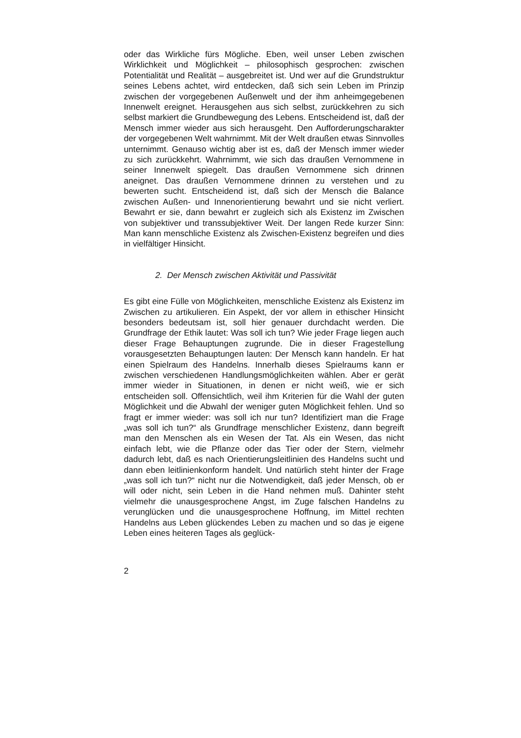oder das Wirkliche fürs Mögliche. Eben, weil unser Leben zwischen Wirklichkeit und Möglichkeit – philosophisch gesprochen: zwischen Potentialität und Realität – ausgebreitet ist. Und wer auf die Grundstruktur seines Lebens achtet, wird entdecken, daß sich sein Leben im Prinzip zwischen der vorgegebenen Außenwelt und der ihm anheimgegebenen Innenwelt ereignet. Herausgehen aus sich selbst, zurückkehren zu sich selbst markiert die Grundbewegung des Lebens. Entscheidend ist, daß der Mensch immer wieder aus sich herausgeht. Den Aufforderungscharakter der vorgegebenen Welt wahrnimmt. Mit der Welt draußen etwas Sinnvolles unternimmt. Genauso wichtig aber ist es, daß der Mensch immer wieder zu sich zurückkehrt. Wahrnimmt, wie sich das draußen Vernommene in seiner Innenwelt spiegelt. Das draußen Vernommene sich drinnen aneignet. Das draußen Vernommene drinnen zu verstehen und zu bewerten sucht. Entscheidend ist, daß sich der Mensch die Balance zwischen Außen- und Innenorientierung bewahrt und sie nicht verliert. Bewahrt er sie, dann bewahrt er zugleich sich als Existenz im Zwischen von subjektiver und transsubjektiver Weit. Der langen Rede kurzer Sinn: Man kann menschliche Existenz als Zwischen-Existenz begreifen und dies in vielfältiger Hinsicht.
2. Der Mensch zwischen Aktivität und Passivität
Es gibt eine Fülle von Möglichkeiten, menschliche Existenz als Existenz im Zwischen zu artikulieren. Ein Aspekt, der vor allem in ethischer Hinsicht besonders bedeutsam ist, soll hier genauer durchdacht werden. Die Grundfrage der Ethik lautet: Was soll ich tun? Wie jeder Frage liegen auch dieser Frage Behauptungen zugrunde. Die in dieser Fragestellung vorausgesetzten Behauptungen lauten: Der Mensch kann handeln. Er hat einen Spielraum des Handelns. Innerhalb dieses Spielraums kann er zwischen verschiedenen Handlungsmöglichkeiten wählen. Aber er gerät immer wieder in Situationen, in denen er nicht weiß, wie er sich entscheiden soll. Offensichtlich, weil ihm Kriterien für die Wahl der guten Möglichkeit und die Abwahl der weniger guten Möglichkeit fehlen. Und so fragt er immer wieder: was soll ich nur tun? Identifiziert man die Frage „was soll ich tun?“ als Grundfrage menschlicher Existenz, dann begreift man den Menschen als ein Wesen der Tat. Als ein Wesen, das nicht einfach lebt, wie die Pflanze oder das Tier oder der Stern, vielmehr dadurch lebt, daß es nach Orientierungsleitlinien des Handelns sucht und dann eben leitlinienkonform handelt. Und natürlich steht hinter der Frage „was soll ich tun?“ nicht nur die Notwendigkeit, daß jeder Mensch, ob er will oder nicht, sein Leben in die Hand nehmen muß. Dahinter steht vielmehr die unausgesprochene Angst, im Zuge falschen Handelns zu verunglücken und die unausgesprochene Hoffnung, im Mittel rechten Handelns aus Leben glückendes Leben zu machen und so das je eigene Leben eines heiteren Tages als geglück-
2